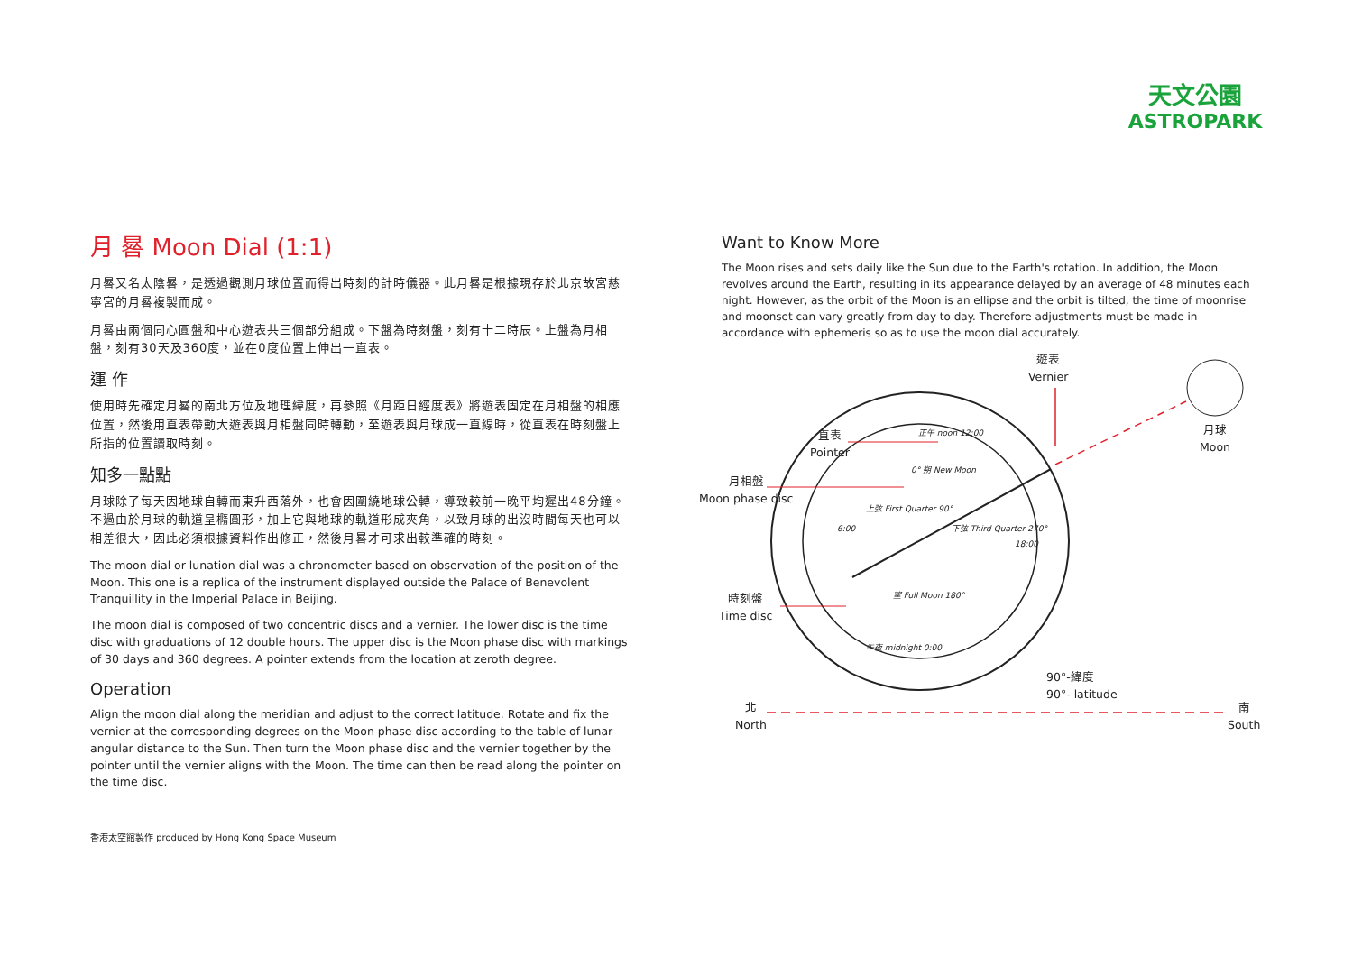天文公園
ASTROPARK
月 晷 Moon Dial (1:1)
月晷又名太陰晷，是透過觀測月球位置而得出時刻的計時儀器。此月晷是根據現存於北京故宮慈寧宮的月晷複製而成。
月晷由兩個同心圓盤和中心遊表共三個部分組成。下盤為時刻盤，刻有十二時辰。上盤為月相盤，刻有30天及360度，並在0度位置上伸出一直表。
運 作
使用時先確定月晷的南北方位及地理緯度，再參照《月距日經度表》將遊表固定在月相盤的相應位置，然後用直表帶動大遊表與月相盤同時轉動，至遊表與月球成一直線時，從直表在時刻盤上所指的位置讀取時刻。
知多一點點
月球除了每天因地球自轉而東升西落外，也會因圍繞地球公轉，導致較前一晚平均遲出48分鐘。不過由於月球的軌道呈橢圓形，加上它與地球的軌道形成夾角，以致月球的出沒時間每天也可以相差很大，因此必須根據資料作出修正，然後月晷才可求出較準確的時刻。
The moon dial or lunation dial was a chronometer based on observation of the position of the Moon. This one is a replica of the instrument displayed outside the Palace of Benevolent Tranquillity in the Imperial Palace in Beijing.
The moon dial is composed of two concentric discs and a vernier. The lower disc is the time disc with graduations of 12 double hours. The upper disc is the Moon phase disc with markings of 30 days and 360 degrees. A pointer extends from the location at zeroth degree.
Operation
Align the moon dial along the meridian and adjust to the correct latitude. Rotate and fix the vernier at the corresponding degrees on the Moon phase disc according to the table of lunar angular distance to the Sun. Then turn the Moon phase disc and the vernier together by the pointer until the vernier aligns with the Moon. The time can then be read along the pointer on the time disc.
Want to Know More
The Moon rises and sets daily like the Sun due to the Earth's rotation. In addition, the Moon revolves around the Earth, resulting in its appearance delayed by an average of 48 minutes each night. However, as the orbit of the Moon is an ellipse and the orbit is tilted, the time of moonrise and moonset can vary greatly from day to day. Therefore adjustments must be made in accordance with ephemeris so as to use the moon dial accurately.
遊表
Vernier
月球
Moon
直表
Pointer
月相盤
Moon phase disc
時刻盤
Time disc
正午 noon 12:00
0° 朔 New Moon
上弦 First Quarter 90°
6:00 下弦 Third Quarter 270°
18:00
望 Full Moon 180°
午夜 midnight 0:00
90°-緯度
90°- latitude
北
North
南
South
香港太空館製作 produced by Hong Kong Space Museum